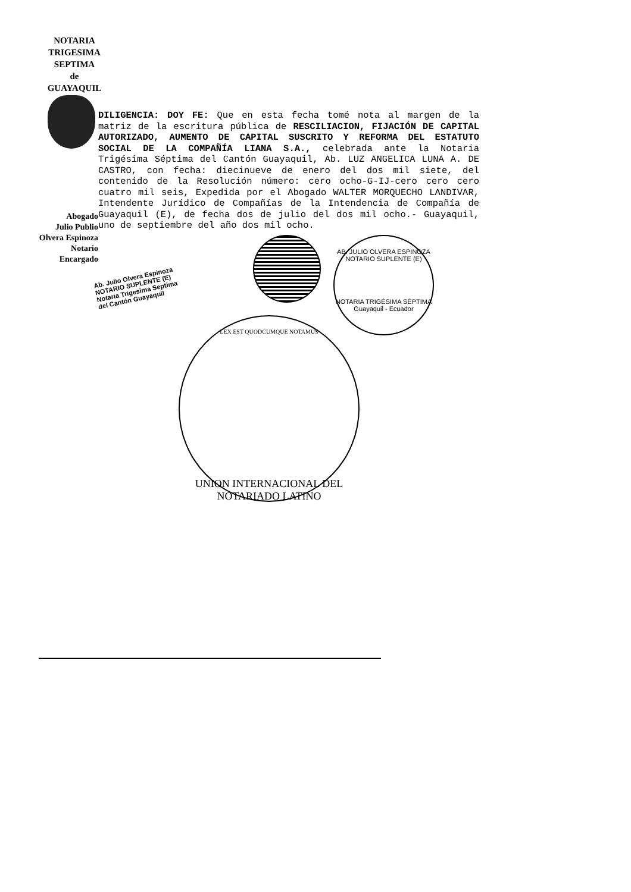NOTARIA
TRIGESIMA
SEPTIMA
de
GUAYAQUIL
Abogado
Julio Publio
Olvera Espinoza
Notario Encargado
DILIGENCIA: DOY FE: Que en esta fecha tomé nota al margen de la matriz de la escritura pública de RESCILIACION, FIJACIÓN DE CAPITAL AUTORIZADO, AUMENTO DE CAPITAL SUSCRITO Y REFORMA DEL ESTATUTO SOCIAL DE LA COMPAÑÍA LIANA S.A., celebrada ante la Notaria Trigésima Séptima del Cantón Guayaquil, Ab. LUZ ANGELICA LUNA A. DE CASTRO, con fecha: diecinueve de enero del dos mil siete, del contenido de la Resolución número: cero ocho-G-IJ-cero cero cero cuatro mil seis, Expedida por el Abogado WALTER MORQUECHO LANDIVAR, Intendente Jurídico de Compañías de la Intendencia de Compañía de Guayaquil (E), de fecha dos de julio del dos mil ocho.- Guayaquil, uno de septiembre del año dos mil ocho.
Ab. Julio Olvera Espinoza
NOTARIO SUPLENTE (E)
Notaria Trigesima Septima
del Cantón Guayaquil
AB. JULIO OLVERA ESPINOZA
NOTARIO SUPLENTE (E)
NOTARIA TRIGÉSIMA SÉPTIMA
Guayaquil - Ecuador
LEX EST QUODCUMQUE NOTAMUS
UNION INTERNACIONAL DEL NOTARIADO LATINO